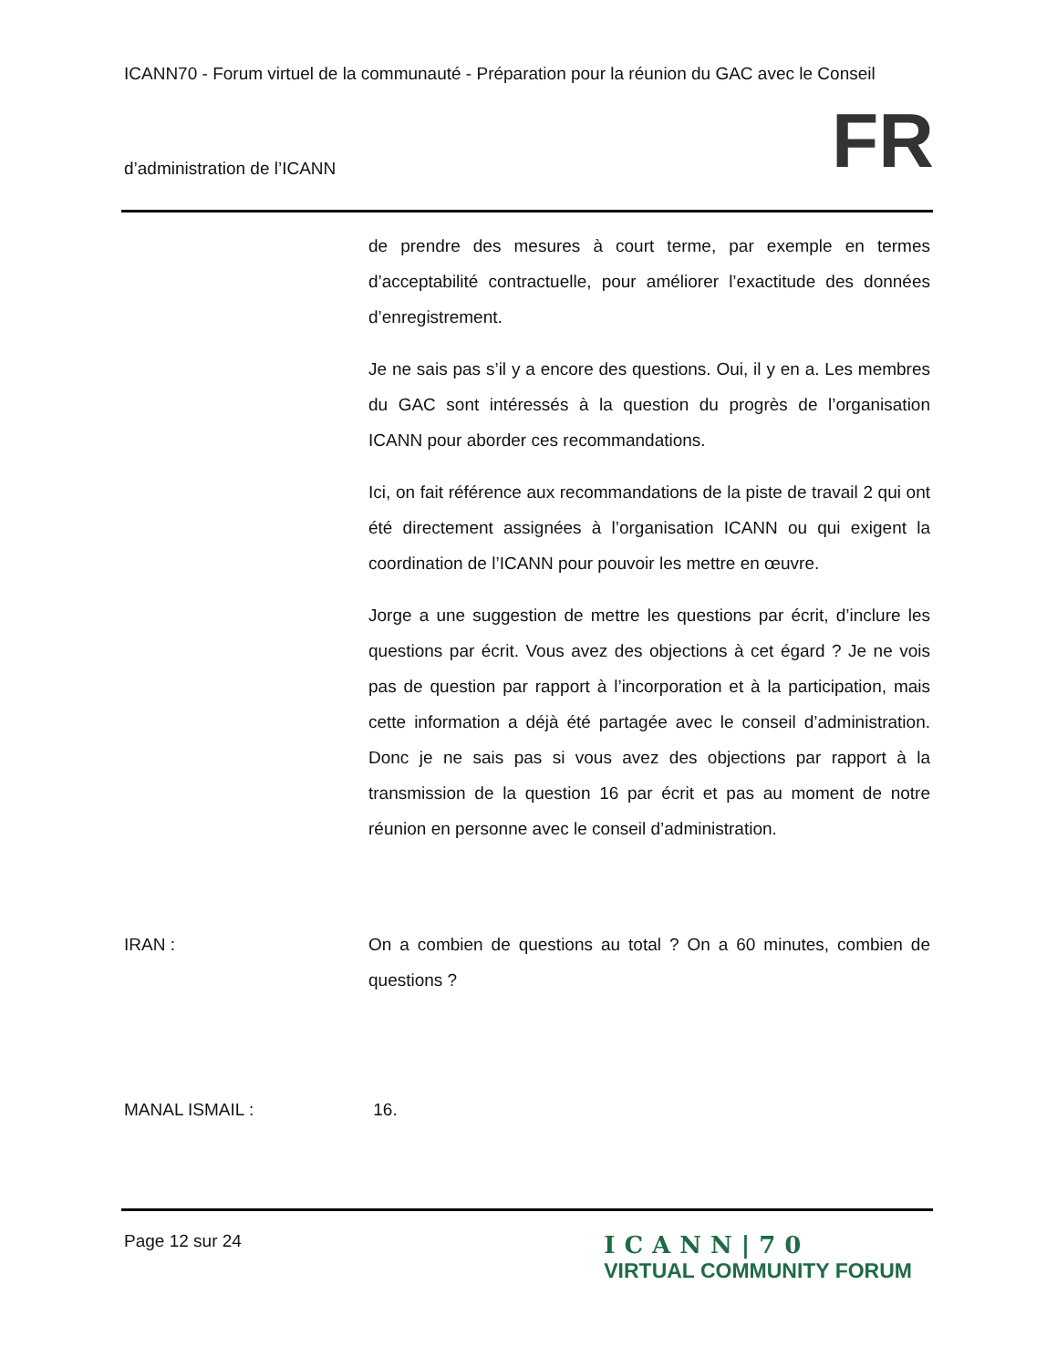ICANN70 - Forum virtuel de la communauté - Préparation pour la réunion du GAC avec le Conseil
d’administration de l’ICANN FR
de prendre des mesures à court terme, par exemple en termes d’acceptabilité contractuelle, pour améliorer l’exactitude des données d’enregistrement.
Je ne sais pas s’il y a encore des questions. Oui, il y en a. Les membres du GAC sont intéressés à la question du progrès de l’organisation ICANN pour aborder ces recommandations.
Ici, on fait référence aux recommandations de la piste de travail 2 qui ont été directement assignées à l’organisation ICANN ou qui exigent la coordination de l’ICANN pour pouvoir les mettre en œuvre.
Jorge a une suggestion de mettre les questions par écrit, d’inclure les questions par écrit. Vous avez des objections à cet égard ? Je ne vois pas de question par rapport à l’incorporation et à la participation, mais cette information a déjà été partagée avec le conseil d’administration. Donc je ne sais pas si vous avez des objections par rapport à la transmission de la question 16 par écrit et pas au moment de notre réunion en personne avec le conseil d’administration.
IRAN : On a combien de questions au total ? On a 60 minutes, combien de questions ?
MANAL ISMAIL : 16.
Page 12 sur 24
ICANN|70
VIRTUAL COMMUNITY FORUM